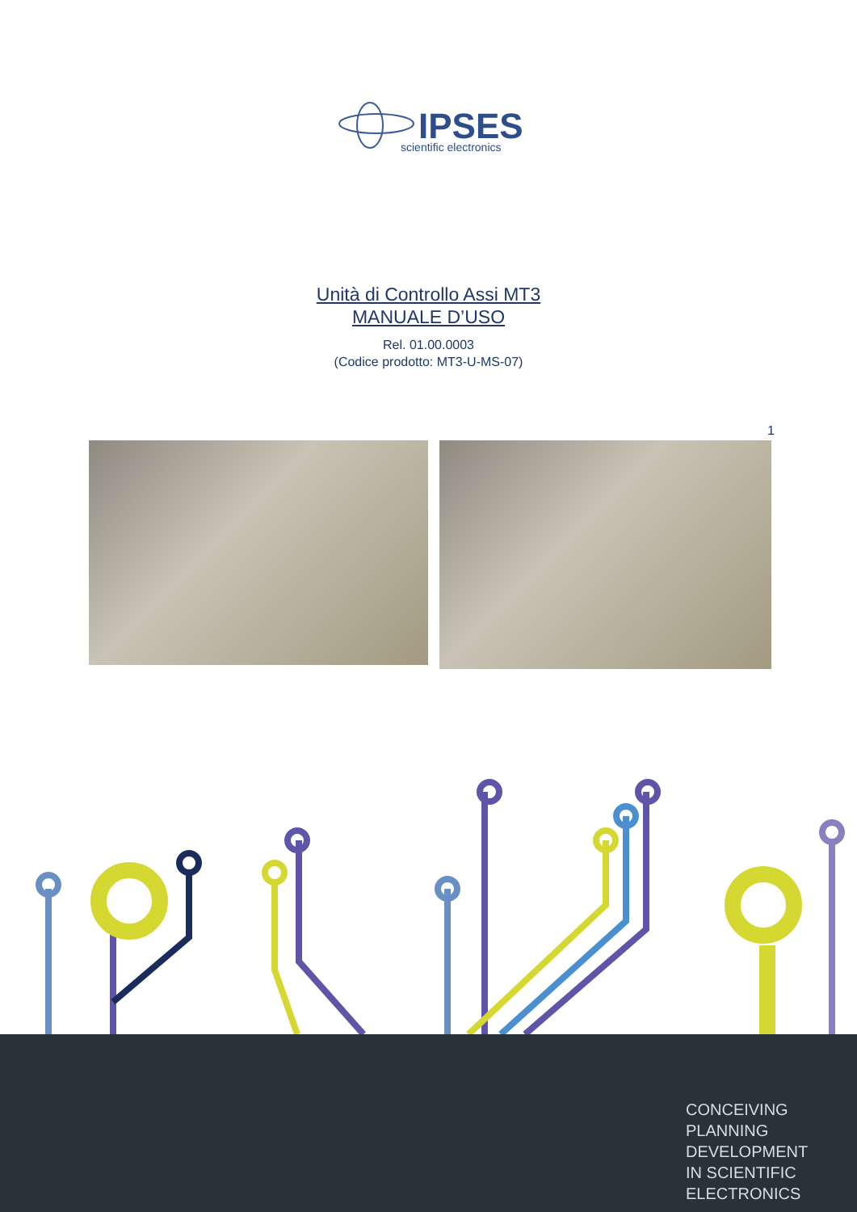IPSES
scientific electronics
Unità di Controllo Assi MT3
MANUALE D’USO
Rel. 01.00.0003
(Codice prodotto: MT3-U-MS-07)
1
CONCEIVING
PLANNING
DEVELOPMENT
IN SCIENTIFIC
ELECTRONICS